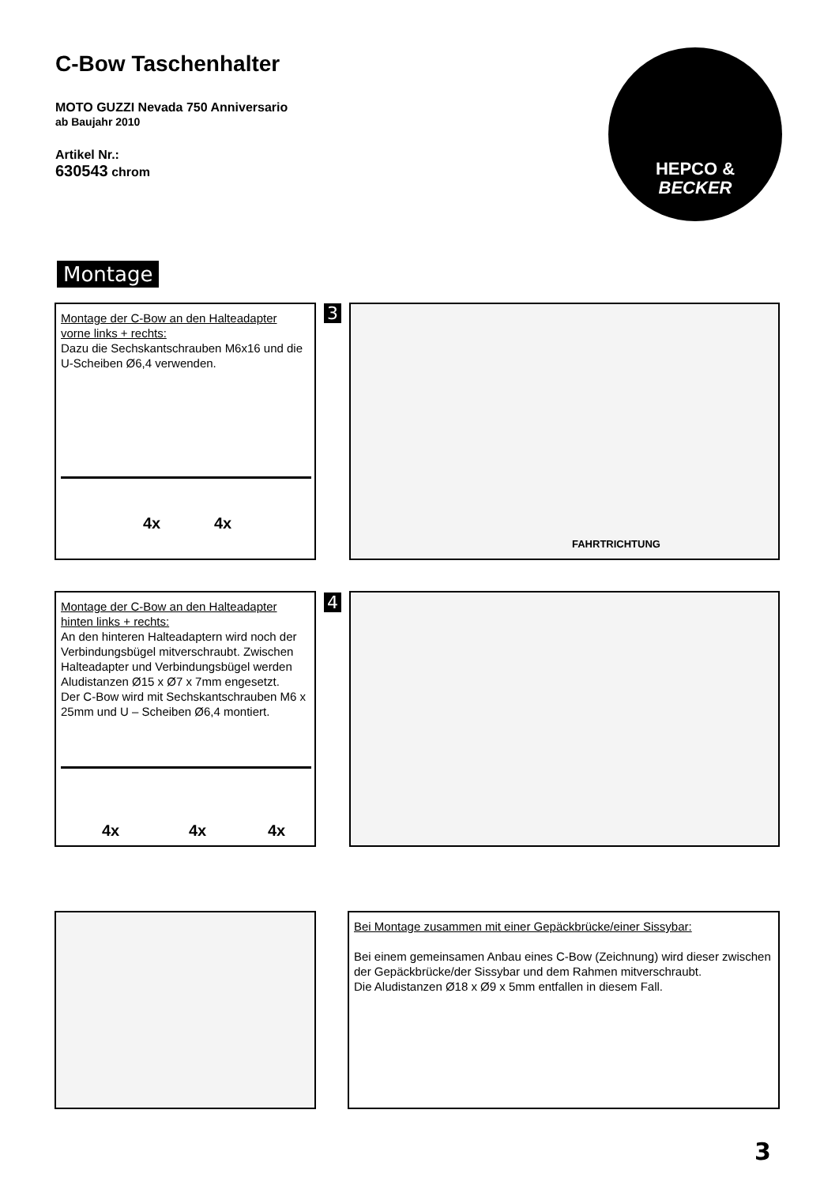C-Bow Taschenhalter
MOTO GUZZI Nevada 750 Anniversario
ab Baujahr 2010
Artikel Nr.:
630543 chrom
HEPCO &
BECKER
Montage
Montage der C-Bow an den Halteadapter vorne links + rechts:
Dazu die Sechskantschrauben M6x16 und die U-Scheiben Ø6,4 verwenden.
4x 4x
3 FAHRTRICHTUNG
Montage der C-Bow an den Halteadapter hinten links + rechts:
An den hinteren Halteadaptern wird noch der Verbindungsbügel mitverschraubt. Zwischen Halteadapter und Verbindungsbügel werden Aludistanzen Ø15 x Ø7 x 7mm engesetzt.
Der C-Bow wird mit Sechskantschrauben M6 x 25mm und U – Scheiben Ø6,4 montiert.
4x 4x 4x
4
Bei Montage zusammen mit einer Gepäckbrücke/einer Sissybar:
Bei einem gemeinsamen Anbau eines C-Bow (Zeichnung) wird dieser zwischen der Gepäckbrücke/der Sissybar und dem Rahmen mitverschraubt.
Die Aludistanzen Ø18 x Ø9 x 5mm entfallen in diesem Fall.
3